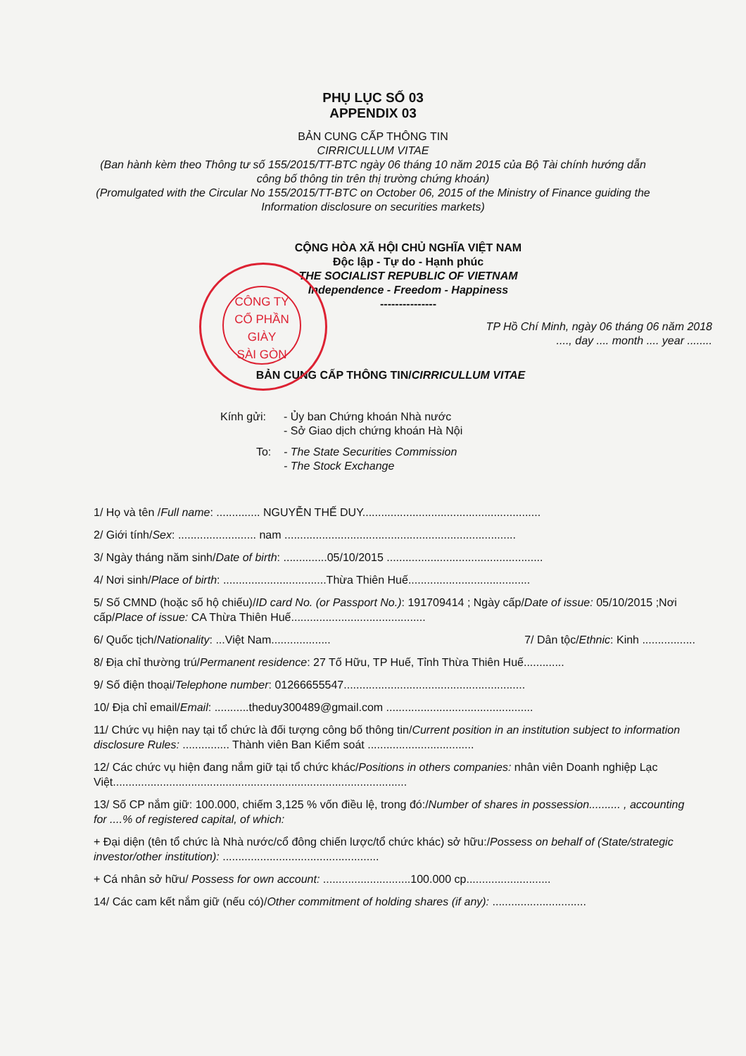PHỤ LỤC SỐ 03
APPENDIX 03
BẢN CUNG CẤP THÔNG TIN
CIRRICULLUM VITAE
(Ban hành kèm theo Thông tư số 155/2015/TT-BTC ngày 06 tháng 10 năm 2015 của Bộ Tài chính hướng dẫn
công bố thông tin trên thị trường chứng khoán)
(Promulgated with the Circular No 155/2015/TT-BTC on October 06, 2015 of the Ministry of Finance guiding the
Information disclosure on securities markets)
CÔNG TY
CỔ PHẦN
GIÀY
SÀI GÒN
CỘNG HÒA XÃ HỘI CHỦ NGHĨA VIỆT NAM
Độc lập - Tự do - Hạnh phúc
THE SOCIALIST REPUBLIC OF VIETNAM
Independence - Freedom - Happiness
---------------
TP Hồ Chí Minh, ngày 06 tháng 06 năm 2018
...., day .... month .... year ........
BẢN CUNG CẤP THÔNG TIN/CIRRICULLUM VITAE
Kính gửi: - Ủy ban Chứng khoán Nhà nước
- Sở Giao dịch chứng khoán Hà Nội
To: - The State Securities Commission
- The Stock Exchange
1/ Họ và tên /Full name: .............. NGUYỄN THẾ DUY.........................................................
2/ Giới tính/Sex: ......................... nam ..........................................................................
3/ Ngày tháng năm sinh/Date of birth: ..............05/10/2015 ..................................................
4/ Nơi sinh/Place of birth: .................................Thừa Thiên Huế.......................................
5/ Số CMND (hoặc số hộ chiếu)/ID card No. (or Passport No.): 191709414 ; Ngày cấp/Date of issue: 05/10/2015 ;Nơi cấp/Place of issue: CA Thừa Thiên Huế...........................................
6/ Quốc tịch/Nationality: ...Việt Nam................... 7/ Dân tộc/Ethnic: Kinh .................
8/ Địa chỉ thường trú/Permanent residence: 27 Tố Hữu, TP Huế, Tỉnh Thừa Thiên Huế.............
9/ Số điện thoại/Telephone number: 01266655547..........................................................
10/ Địa chỉ email/Email: ...........theduy300489@gmail.com ...............................................
11/ Chức vụ hiện nay tại tổ chức là đối tượng công bố thông tin/Current position in an institution subject to information disclosure Rules: ............... Thành viên Ban Kiểm soát ..................................
12/ Các chức vụ hiện đang nắm giữ tại tổ chức khác/Positions in others companies: nhân viên Doanh nghiệp Lạc Việt..............................................................................................
13/ Số CP nắm giữ: 100.000, chiếm 3,125 % vốn điều lệ, trong đó:/Number of shares in possession.......... , accounting for ....% of registered capital, of which:
+ Đại diện (tên tổ chức là Nhà nước/cổ đông chiến lược/tổ chức khác) sở hữu:/Possess on behalf of (State/strategic investor/other institution): ..................................................
+ Cá nhân sở hữu/ Possess for own account: ............................100.000 cp...........................
14/ Các cam kết nắm giữ (nếu có)/Other commitment of holding shares (if any): ..............................